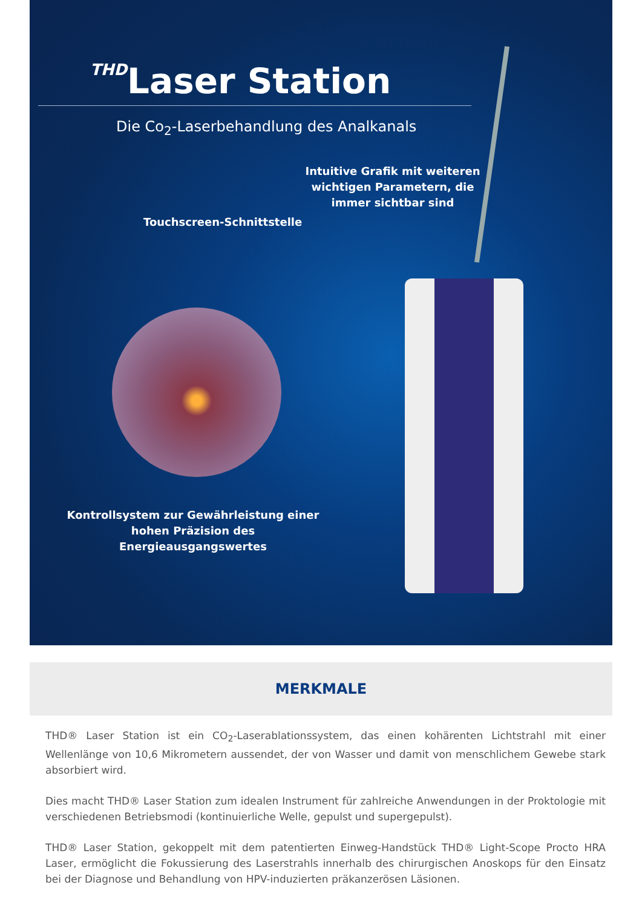THDLaser Station
Die Co<sub>2</sub>-Laserbehandlung des Analkanals
Intuitive Grafik mit weiteren wichtigen Parametern, die immer sichtbar sind
Touchscreen-Schnittstelle
Kontrollsystem zur Gewährleistung einer hohen Präzision des Energieausgangswertes
MERKMALE
THD® Laser Station ist ein CO<sub>2</sub>-Laserablationssystem, das einen kohärenten Lichtstrahl mit einer Wellenlänge von 10,6 Mikrometern aussendet, der von Wasser und damit von menschlichem Gewebe stark absorbiert wird.
Dies macht THD® Laser Station zum idealen Instrument für zahlreiche Anwendungen in der Proktologie mit verschiedenen Betriebsmodi (kontinuierliche Welle, gepulst und supergepulst).
THD® Laser Station, gekoppelt mit dem patentierten Einweg-Handstück THD® Light-Scope Procto HRA Laser, ermöglicht die Fokussierung des Laserstrahls innerhalb des chirurgischen Anoskops für den Einsatz bei der Diagnose und Behandlung von HPV-induzierten präkanzerösen Läsionen.